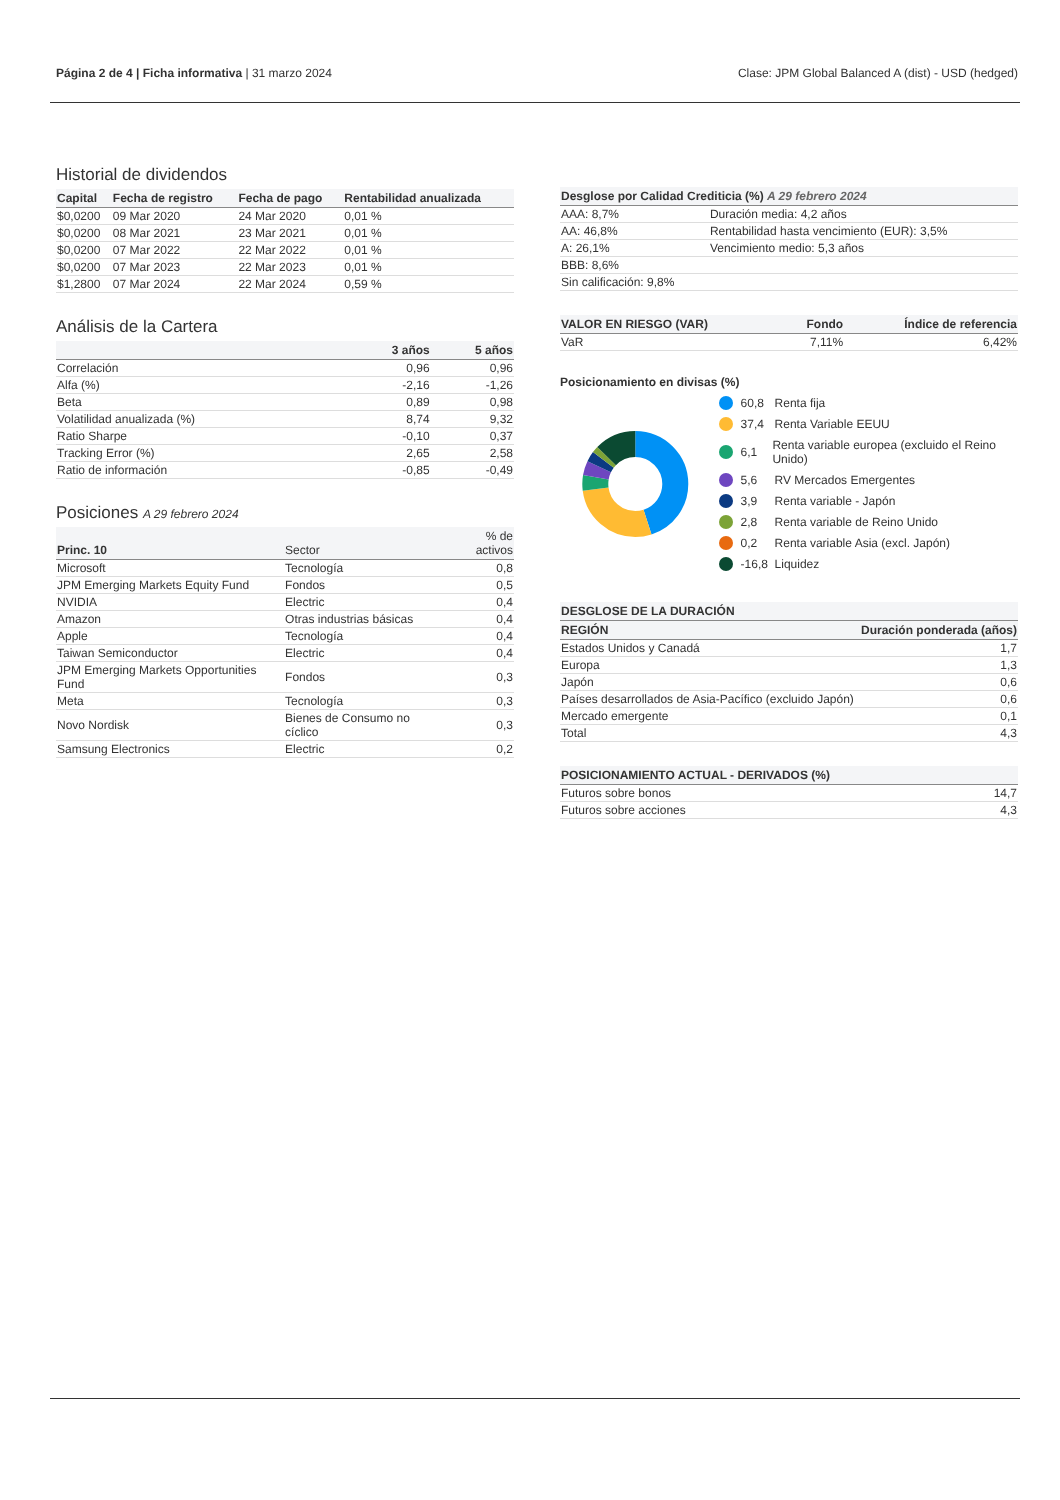Página 2 de 4 | Ficha informativa | 31 marzo 2024
Clase: JPM Global Balanced A (dist) - USD (hedged)
Historial de dividendos
| Capital | Fecha de registro | Fecha de pago | Rentabilidad anualizada |
| --- | --- | --- | --- |
| $0,0200 | 09 Mar 2020 | 24 Mar 2020 | 0,01 % |
| $0,0200 | 08 Mar 2021 | 23 Mar 2021 | 0,01 % |
| $0,0200 | 07 Mar 2022 | 22 Mar 2022 | 0,01 % |
| $0,0200 | 07 Mar 2023 | 22 Mar 2023 | 0,01 % |
| $1,2800 | 07 Mar 2024 | 22 Mar 2024 | 0,59 % |
Análisis de la Cartera
| | 3 años | 5 años |
| --- | --- | --- |
| Correlación | 0,96 | 0,96 |
| Alfa (%) | -2,16 | -1,26 |
| Beta | 0,89 | 0,98 |
| Volatilidad anualizada (%) | 8,74 | 9,32 |
| Ratio Sharpe | -0,10 | 0,37 |
| Tracking Error (%) | 2,65 | 2,58 |
| Ratio de información | -0,85 | -0,49 |
Posiciones A 29 febrero 2024
| Princ. 10 | Sector | % de activos |
| --- | --- | --- |
| Microsoft | Tecnología | 0,8 |
| JPM Emerging Markets Equity Fund | Fondos | 0,5 |
| NVIDIA | Electric | 0,4 |
| Amazon | Otras industrias básicas | 0,4 |
| Apple | Tecnología | 0,4 |
| Taiwan Semiconductor | Electric | 0,4 |
| JPM Emerging Markets Opportunities Fund | Fondos | 0,3 |
| Meta | Tecnología | 0,3 |
| Novo Nordisk | Bienes de Consumo no cíclico | 0,3 |
| Samsung Electronics | Electric | 0,2 |
| Desglose por Calidad Crediticia (%) A 29 febrero 2024 | |
| --- | --- |
| AAA: 8,7% | Duración media: 4,2 años |
| AA: 46,8% | Rentabilidad hasta vencimiento (EUR): 3,5% |
| A: 26,1% | Vencimiento medio: 5,3 años |
| BBB: 8,6% | |
| Sin calificación: 9,8% | |
| VALOR EN RIESGO (VAR) | Fondo | Índice de referencia |
| --- | --- | --- |
| VaR | 7,11% | 6,42% |
Posicionamiento en divisas (%)
60,8 Renta fija
37,4 Renta Variable EEUU
6,1 Renta variable europea (excluido el Reino Unido)
5,6 RV Mercados Emergentes
3,9 Renta variable - Japón
2,8 Renta variable de Reino Unido
0,2 Renta variable Asia (excl. Japón)
-16,8 Liquidez
| DESGLOSE DE LA DURACIÓN | |
| --- | --- |
| REGIÓN | Duración ponderada (años) |
| Estados Unidos y Canadá | 1,7 |
| Europa | 1,3 |
| Japón | 0,6 |
| Países desarrollados de Asia-Pacífico (excluido Japón) | 0,6 |
| Mercado emergente | 0,1 |
| Total | 4,3 |
| POSICIONAMIENTO ACTUAL - DERIVADOS (%) | |
| --- | --- |
| Futuros sobre bonos | 14,7 |
| Futuros sobre acciones | 4,3 |